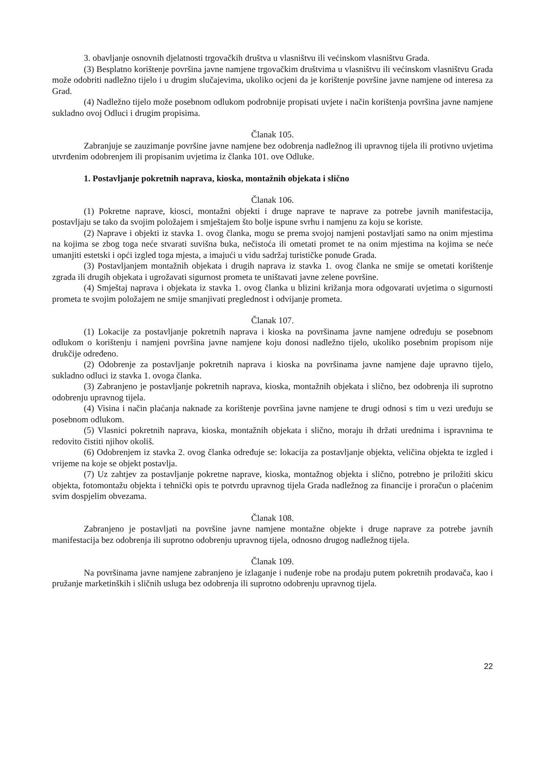3. obavljanje osnovnih djelatnosti trgovačkih društva u vlasništvu ili većinskom vlasništvu Grada.
(3) Besplatno korištenje površina javne namjene trgovačkim društvima u vlasništvu ili većinskom vlasništvu Grada može odobriti nadležno tijelo i u drugim slučajevima, ukoliko ocjeni da je korištenje površine javne namjene od interesa za Grad.
(4) Nadležno tijelo može posebnom odlukom podrobnije propisati uvjete i način korištenja površina javne namjene sukladno ovoj Odluci i drugim propisima.
Članak 105.
Zabranjuje se zauzimanje površine javne namjene bez odobrenja nadležnog ili upravnog tijela ili protivno uvjetima utvrđenim odobrenjem ili propisanim uvjetima iz članka 101. ove Odluke.
1. Postavljanje pokretnih naprava, kioska, montažnih objekata i slično
Članak 106.
(1) Pokretne naprave, kiosci, montažni objekti i druge naprave te naprave za potrebe javnih manifestacija, postavljaju se tako da svojim položajem i smještajem što bolje ispune svrhu i namjenu za koju se koriste.
(2) Naprave i objekti iz stavka 1. ovog članka, mogu se prema svojoj namjeni postavljati samo na onim mjestima na kojima se zbog toga neće stvarati suvišna buka, nečistoća ili ometati promet te na onim mjestima na kojima se neće umanjiti estetski i opći izgled toga mjesta, a imajući u vidu sadržaj turističke ponude Grada.
(3) Postavljanjem montažnih objekata i drugih naprava iz stavka 1. ovog članka ne smije se ometati korištenje zgrada ili drugih objekata i ugrožavati sigurnost prometa te uništavati javne zelene površine.
(4) Smještaj naprava i objekata iz stavka 1. ovog članka u blizini križanja mora odgovarati uvjetima o sigurnosti prometa te svojim položajem ne smije smanjivati preglednost i odvijanje prometa.
Članak 107.
(1) Lokacije za postavljanje pokretnih naprava i kioska na površinama javne namjene određuju se posebnom odlukom o korištenju i namjeni površina javne namjene koju donosi nadležno tijelo, ukoliko posebnim propisom nije drukčije određeno.
(2) Odobrenje za postavljanje pokretnih naprava i kioska na površinama javne namjene daje upravno tijelo, sukladno odluci iz stavka 1. ovoga članka.
(3) Zabranjeno je postavljanje pokretnih naprava, kioska, montažnih objekata i slično, bez odobrenja ili suprotno odobrenju upravnog tijela.
(4) Visina i način plaćanja naknade za korištenje površina javne namjene te drugi odnosi s tim u vezi uređuju se posebnom odlukom.
(5) Vlasnici pokretnih naprava, kioska, montažnih objekata i slično, moraju ih držati urednima i ispravnima te redovito čistiti njihov okoliš.
(6) Odobrenjem iz stavka 2. ovog članka određuje se: lokacija za postavljanje objekta, veličina objekta te izgled i vrijeme na koje se objekt postavlja.
(7) Uz zahtjev za postavljanje pokretne naprave, kioska, montažnog objekta i slično, potrebno je priložiti skicu objekta, fotomontažu objekta i tehnički opis te potvrdu upravnog tijela Grada nadležnog za financije i proračun o plaćenim svim dospjelim obvezama.
Članak 108.
Zabranjeno je postavljati na površine javne namjene montažne objekte i druge naprave za potrebe javnih manifestacija bez odobrenja ili suprotno odobrenju upravnog tijela, odnosno drugog nadležnog tijela.
Članak 109.
Na površinama javne namjene zabranjeno je izlaganje i nuđenje robe na prodaju putem pokretnih prodavača, kao i pružanje marketinških i sličnih usluga bez odobrenja ili suprotno odobrenju upravnog tijela.
22